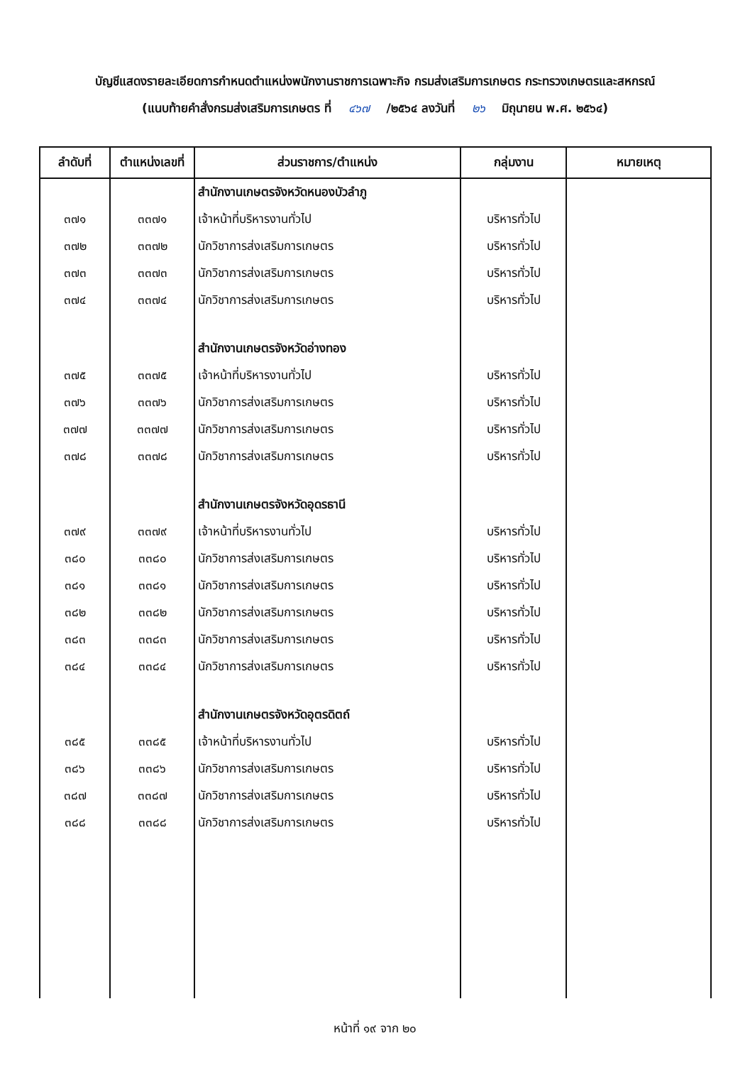บัญชีแสดงรายละเอียดการกำหนดตำแหน่งพนักงานราชการเฉพาะกิจ กรมส่งเสริมการเกษตร กระทรวงเกษตรและสหกรณ์
(แนบท้ายคำสั่งกรมส่งเสริมการเกษตร ที่ ๔๖๗ /๒๕๖๔ ลงวันที่ ๒๖ มิถุนายน พ.ศ. ๒๕๖๔)
| ลำดับที่ | ตำแหน่งเลขที่ | ส่วนราชการ/ตำแหน่ง | กลุ่มงาน | หมายเหตุ |
| --- | --- | --- | --- | --- |
| | | สำนักงานเกษตรจังหวัดหนองบัวลำภู | | |
| ๓๗๑ | ๓๓๗๑ | เจ้าหน้าที่บริหารงานทั่วไป | บริหารทั่วไป | |
| ๓๗๒ | ๓๓๗๒ | นักวิชาการส่งเสริมการเกษตร | บริหารทั่วไป | |
| ๓๗๓ | ๓๓๗๓ | นักวิชาการส่งเสริมการเกษตร | บริหารทั่วไป | |
| ๓๗๔ | ๓๓๗๔ | นักวิชาการส่งเสริมการเกษตร | บริหารทั่วไป | |
| | | สำนักงานเกษตรจังหวัดอ่างทอง | | |
| ๓๗๕ | ๓๓๗๕ | เจ้าหน้าที่บริหารงานทั่วไป | บริหารทั่วไป | |
| ๓๗๖ | ๓๓๗๖ | นักวิชาการส่งเสริมการเกษตร | บริหารทั่วไป | |
| ๓๗๗ | ๓๓๗๗ | นักวิชาการส่งเสริมการเกษตร | บริหารทั่วไป | |
| ๓๗๘ | ๓๓๗๘ | นักวิชาการส่งเสริมการเกษตร | บริหารทั่วไป | |
| | | สำนักงานเกษตรจังหวัดอุดรธานี | | |
| ๓๗๙ | ๓๓๗๙ | เจ้าหน้าที่บริหารงานทั่วไป | บริหารทั่วไป | |
| ๓๘๐ | ๓๓๘๐ | นักวิชาการส่งเสริมการเกษตร | บริหารทั่วไป | |
| ๓๘๑ | ๓๓๘๑ | นักวิชาการส่งเสริมการเกษตร | บริหารทั่วไป | |
| ๓๘๒ | ๓๓๘๒ | นักวิชาการส่งเสริมการเกษตร | บริหารทั่วไป | |
| ๓๘๓ | ๓๓๘๓ | นักวิชาการส่งเสริมการเกษตร | บริหารทั่วไป | |
| ๓๘๔ | ๓๓๘๔ | นักวิชาการส่งเสริมการเกษตร | บริหารทั่วไป | |
| | | สำนักงานเกษตรจังหวัดอุตรดิตถ์ | | |
| ๓๘๕ | ๓๓๘๕ | เจ้าหน้าที่บริหารงานทั่วไป | บริหารทั่วไป | |
| ๓๘๖ | ๓๓๘๖ | นักวิชาการส่งเสริมการเกษตร | บริหารทั่วไป | |
| ๓๘๗ | ๓๓๘๗ | นักวิชาการส่งเสริมการเกษตร | บริหารทั่วไป | |
| ๓๘๘ | ๓๓๘๘ | นักวิชาการส่งเสริมการเกษตร | บริหารทั่วไป | |
หน้าที่ ๑๙ จาก ๒๐